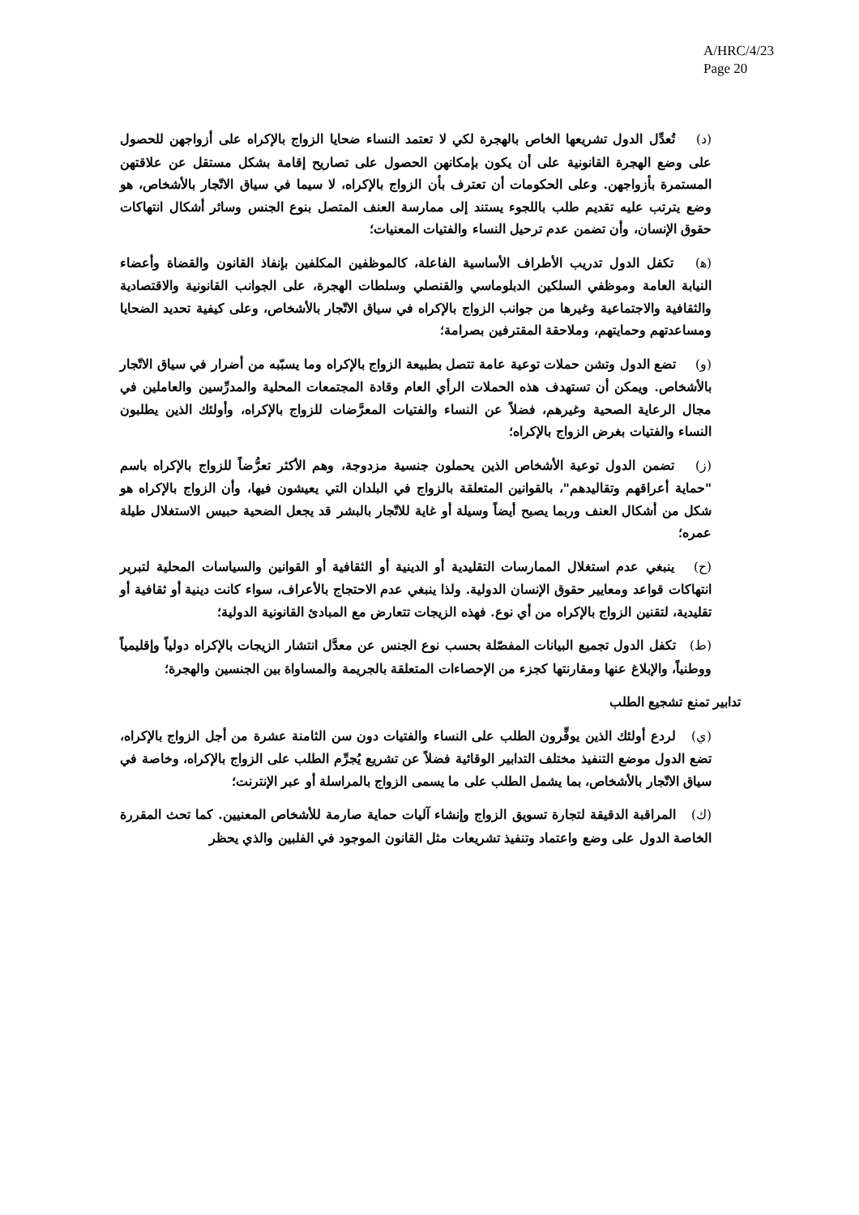A/HRC/4/23
Page 20
(د) تُعدِّل الدول تشريعها الخاص بالهجرة لكي لا تعتمد النساء ضحايا الزواج بالإكراه على أزواجهن للحصول على وضع الهجرة القانونية على أن يكون بإمكانهن الحصول على تصاريح إقامة بشكل مستقل عن علاقتهن المستمرة بأزواجهن. وعلى الحكومات أن تعترف بأن الزواج بالإكراه، لا سيما في سياق الاتّجار بالأشخاص، هو وضع يترتب عليه تقديم طلب باللجوء يستند إلى ممارسة العنف المتصل بنوع الجنس وسائر أشكال انتهاكات حقوق الإنسان، وأن تضمن عدم ترحيل النساء والفتيات المعنيات؛
(ﻫ) تكفل الدول تدريب الأطراف الأساسية الفاعلة، كالموظفين المكلفين بإنفاذ القانون والقضاة وأعضاء النيابة العامة وموظفي السلكين الدبلوماسي والقنصلي وسلطات الهجرة، على الجوانب القانونية والاقتصادية والثقافية والاجتماعية وغيرها من جوانب الزواج بالإكراه في سياق الاتّجار بالأشخاص، وعلى كيفية تحديد الضحايا ومساعدتهم وحمايتهم، وملاحقة المقترفين بصرامة؛
(و) تضع الدول وتشن حملات توعية عامة تتصل بطبيعة الزواج بالإكراه وما يسبّبه من أضرار في سياق الاتّجار بالأشخاص. ويمكن أن تستهدف هذه الحملات الرأي العام وقادة المجتمعات المحلية والمدرِّسين والعاملين في مجال الرعاية الصحية وغيرهم، فضلاً عن النساء والفتيات المعرَّضات للزواج بالإكراه، وأولئك الذين يطلبون النساء والفتيات بغرض الزواج بالإكراه؛
(ز) تضمن الدول توعية الأشخاص الذين يحملون جنسية مزدوجة، وهم الأكثر تعرُّضاً للزواج بالإكراه باسم "حماية أعراقهم وتقاليدهم"، بالقوانين المتعلقة بالزواج في البلدان التي يعيشون فيها، وأن الزواج بالإكراه هو شكل من أشكال العنف وربما يصبح أيضاً وسيلة أو غاية للاتّجار بالبشر قد يجعل الضحية حبيس الاستغلال طيلة عمره؛
(ح) ينبغي عدم استغلال الممارسات التقليدية أو الدينية أو الثقافية أو القوانين والسياسات المحلية لتبرير انتهاكات قواعد ومعايير حقوق الإنسان الدولية. ولذا ينبغي عدم الاحتجاج بالأعراف، سواء كانت دينية أو ثقافية أو تقليدية، لتقنين الزواج بالإكراه من أي نوع. فهذه الزيجات تتعارض مع المبادئ القانونية الدولية؛
(ط) تكفل الدول تجميع البيانات المفصّلة بحسب نوع الجنس عن معدَّل انتشار الزيجات بالإكراه دولياً وإقليمياً ووطنياً، والإبلاغ عنها ومقارنتها كجزء من الإحصاءات المتعلقة بالجريمة والمساواة بين الجنسين والهجرة؛
تدابير تمنع تشجيع الطلب
(ي) لردع أولئك الذين يوفِّرون الطلب على النساء والفتيات دون سن الثامنة عشرة من أجل الزواج بالإكراه، تضع الدول موضع التنفيذ مختلف التدابير الوقائية فضلاً عن تشريع يُجرِّم الطلب على الزواج بالإكراه، وخاصة في سياق الاتّجار بالأشخاص، بما يشمل الطلب على ما يسمى الزواج بالمراسلة أو عبر الإنترنت؛
(ك) المراقبة الدقيقة لتجارة تسويق الزواج وإنشاء آليات حماية صارمة للأشخاص المعنيين. كما تحث المقررة الخاصة الدول على وضع واعتماد وتنفيذ تشريعات مثل القانون الموجود في الفلبين والذي يحظر